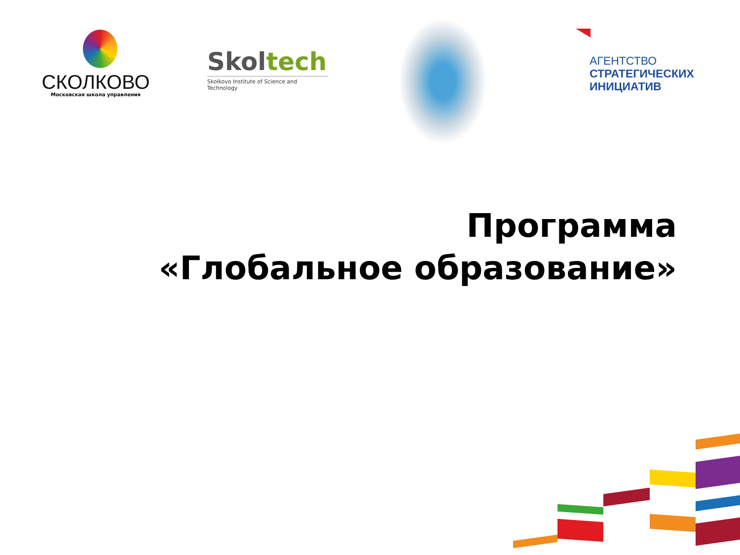СКОЛКОВО
Московская школа управления
Skoltech
Skolkovo Institute of Science and Technology
АГЕНТСТВО
СТРАТЕГИЧЕСКИХ
ИНИЦИАТИВ
Программа
«Глобальное образование»